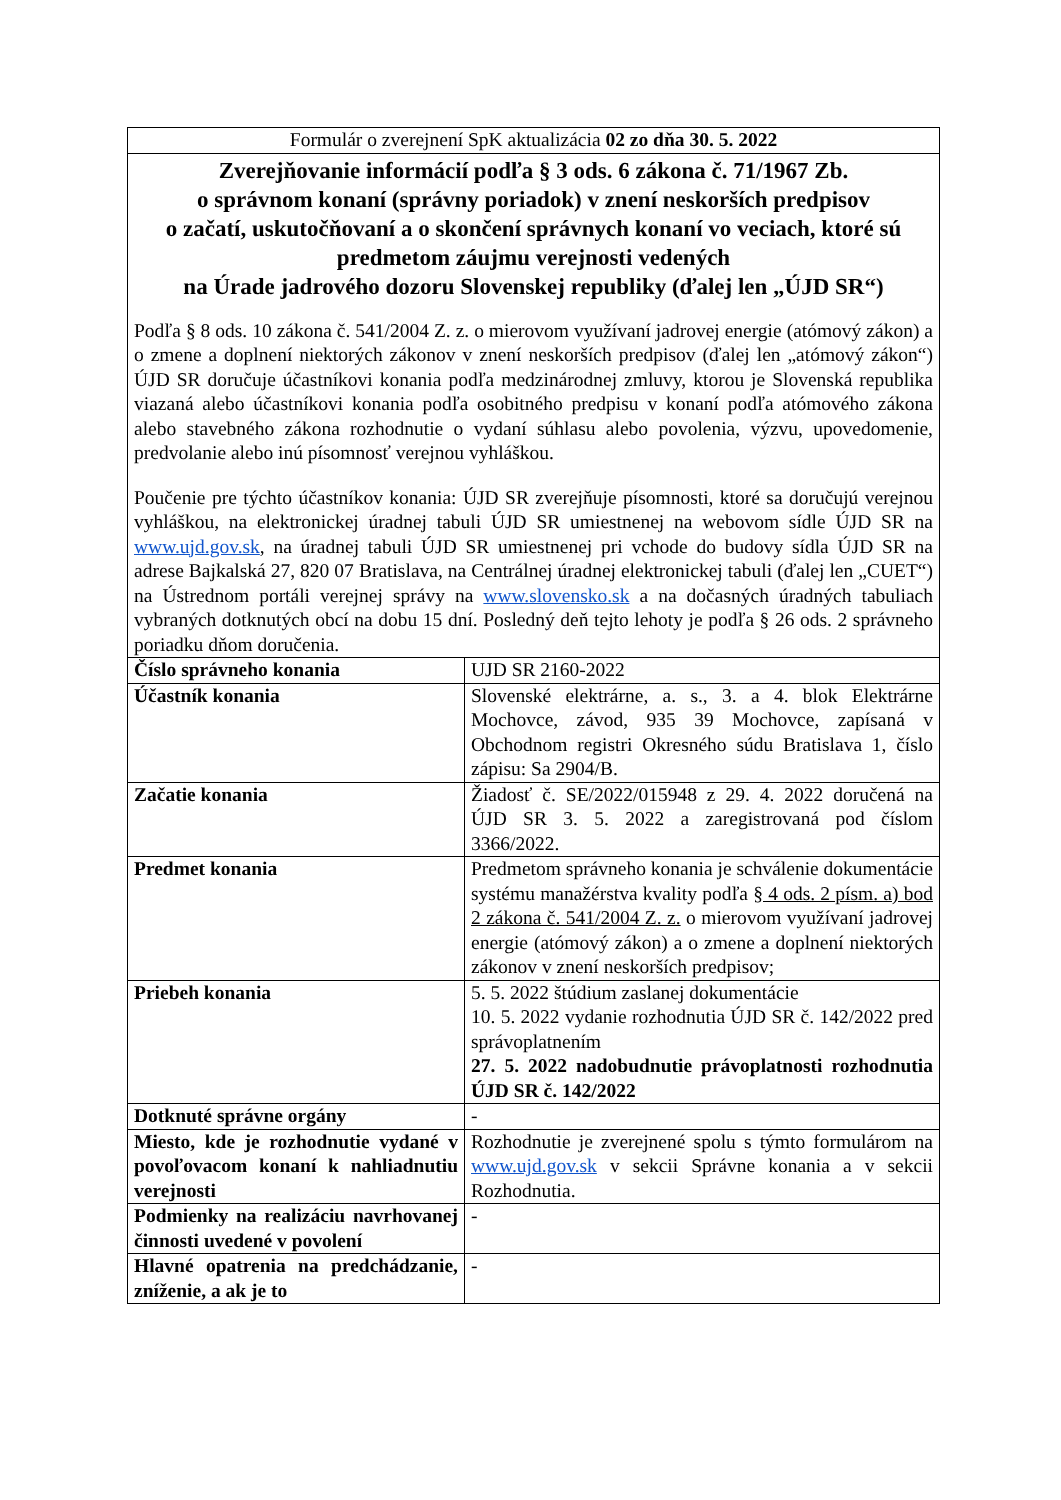| Formulár o zverejnení SpK aktualizácia 02 zo dňa 30. 5. 2022 | |
| Zverejňovanie informácií podľa § 3 ods. 6 zákona č. 71/1967 Zb. o správnom konaní (správny poriadok) v znení neskorších predpisov o začatí, uskutočňovaní a o skončení správnych konaní vo veciach, ktoré sú predmetom záujmu verejnosti vedených na Úrade jadrového dozoru Slovenskej republiky (ďalej len „ÚJD SR“) Podľa § 8 ods. 10 zákona č. 541/2004 Z. z. o mierovom využívaní jadrovej energie (atómový zákon) a o zmene a doplnení niektorých zákonov v znení neskorších predpisov (ďalej len „atómový zákon“) ÚJD SR doručuje účastníkovi konania podľa medzinárodnej zmluvy, ktorou je Slovenská republika viazaná alebo účastníkovi konania podľa osobitného predpisu v konaní podľa atómového zákona alebo stavebného zákona rozhodnutie o vydaní súhlasu alebo povolenia, výzvu, upovedomenie, predvolanie alebo inú písomnosť verejnou vyhláškou. Poučenie pre týchto účastníkov konania: ÚJD SR zverejňuje písomnosti, ktoré sa doručujú verejnou vyhláškou, na elektronickej úradnej tabuli ÚJD SR umiestnenej na webovom sídle ÚJD SR na www.ujd.gov.sk , na úradnej tabuli ÚJD SR umiestnenej pri vchode do budovy sídla ÚJD SR na adrese Bajkalská 27, 820 07 Bratislava, na Centrálnej úradnej elektronickej tabuli (ďalej len „CUET“) na Ústrednom portáli verejnej správy na www.slovensko.sk a na dočasných úradných tabuliach vybraných dotknutých obcí na dobu 15 dní. Posledný deň tejto lehoty je podľa § 26 ods. 2 správneho poriadku dňom doručenia. | |
| Číslo správneho konania | UJD SR 2160-2022 |
| Účastník konania | Slovenské elektrárne, a. s., 3. a 4. blok Elektrárne Mochovce, závod, 935 39 Mochovce, zapísaná v Obchodnom registri Okresného súdu Bratislava 1, číslo zápisu: Sa 2904/B. |
| Začatie konania | Žiadosť č. SE/2022/015948 z 29. 4. 2022 doručená na ÚJD SR 3. 5. 2022 a zaregistrovaná pod číslom 3366/2022. |
| Predmet konania | Predmetom správneho konania je schválenie dokumentácie systému manažérstva kvality podľa § 4 ods. 2 písm. a) bod 2 zákona č. 541/2004 Z. z. o mierovom využívaní jadrovej energie (atómový zákon) a o zmene a doplnení niektorých zákonov v znení neskorších predpisov; |
| Priebeh konania | 5. 5. 2022 štúdium zaslanej dokumentácie 10. 5. 2022 vydanie rozhodnutia ÚJD SR č. 142/2022 pred správoplatnením 27. 5. 2022 nadobudnutie právoplatnosti rozhodnutia ÚJD SR č. 142/2022 |
| Dotknuté správne orgány | - |
| Miesto, kde je rozhodnutie vydané v povoľovacom konaní k nahliadnutiu verejnosti | Rozhodnutie je zverejnené spolu s týmto formulárom na www.ujd.gov.sk v sekcii Správne konania a v sekcii Rozhodnutia. |
| Podmienky na realizáciu navrhovanej činnosti uvedené v povolení | - |
| Hlavné opatrenia na predchádzanie, zníženie, a ak je to | - |